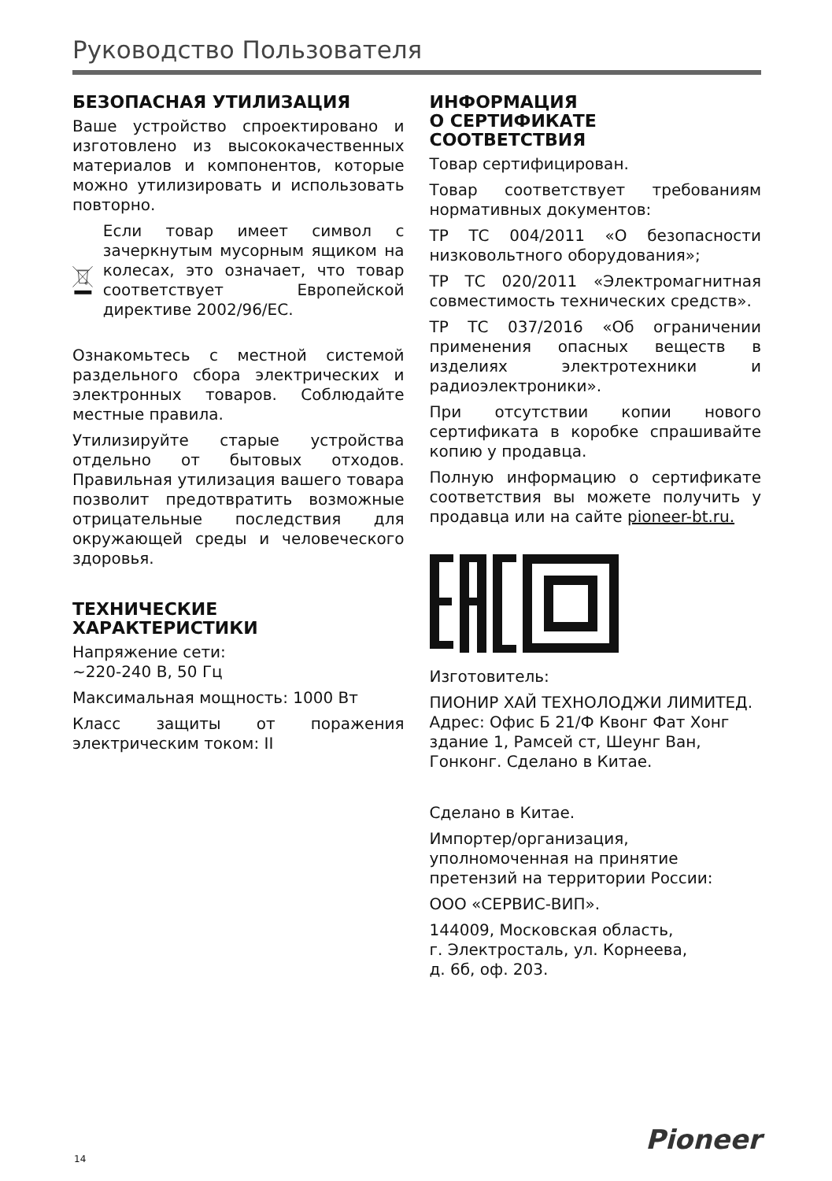Руководство Пользователя
БЕЗОПАСНАЯ УТИЛИЗАЦИЯ
Ваше устройство спроектировано и изготовлено из высококачественных материалов и компонентов, которые можно утилизировать и использовать повторно.
Если товар имеет символ с зачеркнутым мусорным ящиком на колесах, это означает, что товар соответствует Европейской директиве 2002/96/EC.
Ознакомьтесь с местной системой раздельного сбора электрических и электронных товаров. Соблюдайте местные правила.
Утилизируйте старые устройства отдельно от бытовых отходов. Правильная утилизация вашего товара позволит предотвратить возможные отрицательные последствия для окружающей среды и человеческого здоровья.
ТЕХНИЧЕСКИЕ ХАРАКТЕРИСТИКИ
Напряжение сети:
~220-240 В, 50 Гц
Максимальная мощность: 1000 Вт
Класс защиты от поражения электрическим током: II
ИНФОРМАЦИЯ
О СЕРТИФИКАТЕ
СООТВЕТСТВИЯ
Товар сертифицирован.
Товар соответствует требованиям нормативных документов:
ТР ТС 004/2011 «О безопасности низковольтного оборудования»;
ТР ТС 020/2011 «Электромагнитная совместимость технических средств».
ТР ТС 037/2016 «Об ограничении применения опасных веществ в изделиях электротехники и радиоэлектроники».
При отсутствии копии нового сертификата в коробке спрашивайте копию у продавца.
Полную информацию о сертификате соответствия вы можете получить у продавца или на сайте pioneer-bt.ru.
Изготовитель:
ПИОНИР ХАЙ ТЕХНОЛОДЖИ ЛИМИТЕД. Адрес: Офис Б 21/Ф Квонг Фат Хонг здание 1, Рамсей ст, Шеунг Ван, Гонконг. Сделано в Китае.
Сделано в Китае.
Импортер/организация, уполномоченная на принятие претензий на территории России:
ООО «СЕРВИС-ВИП».
144009, Московская область,
г. Электросталь, ул. Корнеева,
д. 6б, оф. 203.
Pioneer
14